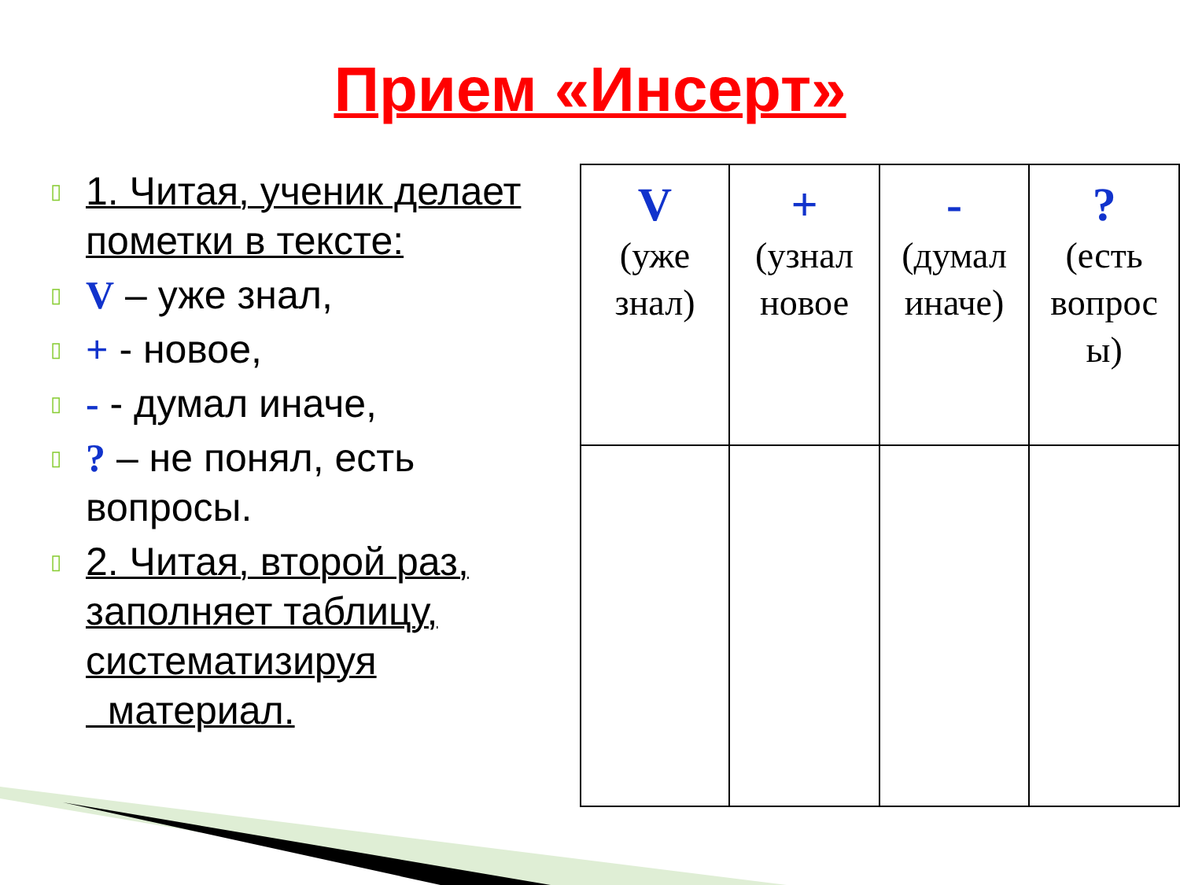Прием «Инсерт»
▯ 1. Читая, ученик делает пометки в тексте:
▯ V – уже знал,
▯ + - новое,
▯ - - думал иначе,
▯? – не понял, есть вопросы.
▯ 2. Читая, второй раз, заполняет таблицу, систематизируя
материал.
| V (уже знал) | + (узнал новое | - (думал иначе) | ? (есть вопрос ы) |